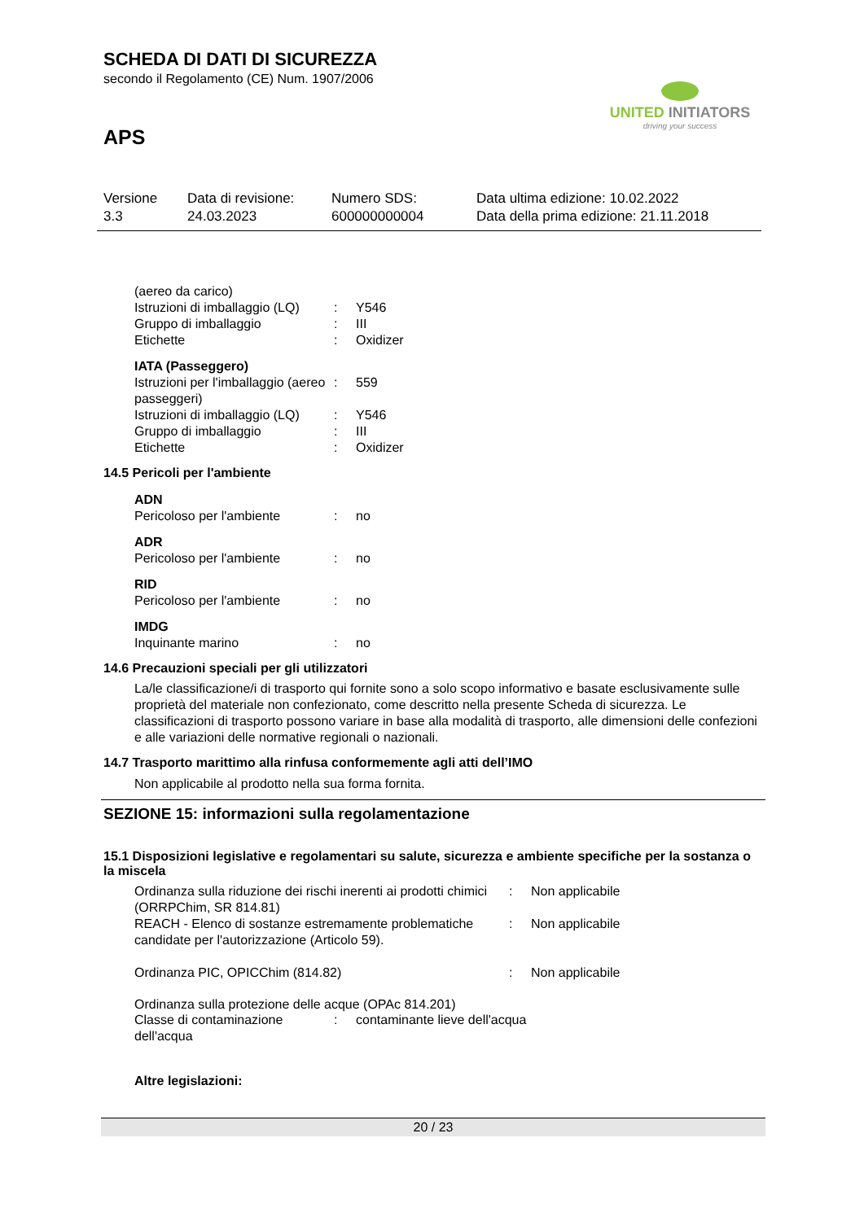SCHEDA DI DATI DI SICUREZZA
secondo il Regolamento (CE) Num. 1907/2006
APS
UNITED INITIATORS
driving your success
| Versione 3.3 | Data di revisione: 24.03.2023 | Numero SDS: 600000000004 | Data ultima edizione: 10.02.2022 Data della prima edizione: 21.11.2018 |
| (aereo da carico) | | |
| Istruzioni di imballaggio (LQ) | : | Y546 |
| Gruppo di imballaggio | : | III |
| Etichette | : | Oxidizer |
| IATA (Passeggero) | | |
| Istruzioni per l'imballaggio (aereo passeggeri) | : | 559 |
| Istruzioni di imballaggio (LQ) | : | Y546 |
| Gruppo di imballaggio | : | III |
| Etichette | : | Oxidizer |
14.5 Pericoli per l'ambiente
| ADN | | |
| Pericoloso per l'ambiente | : | no |
| ADR | | |
| Pericoloso per l'ambiente | : | no |
| RID | | |
| Pericoloso per l'ambiente | : | no |
| IMDG | | |
| Inquinante marino | : | no |
14.6 Precauzioni speciali per gli utilizzatori
La/le classificazione/i di trasporto qui fornite sono a solo scopo informativo e basate esclusivamente sulle proprietà del materiale non confezionato, come descritto nella presente Scheda di sicurezza. Le classificazioni di trasporto possono variare in base alla modalità di trasporto, alle dimensioni delle confezioni e alle variazioni delle normative regionali o nazionali.
14.7 Trasporto marittimo alla rinfusa conformemente agli atti dell’IMO
Non applicabile al prodotto nella sua forma fornita.
SEZIONE 15: informazioni sulla regolamentazione
15.1 Disposizioni legislative e regolamentari su salute, sicurezza e ambiente specifiche per la sostanza o la miscela
| Ordinanza sulla riduzione dei rischi inerenti ai prodotti chimici (ORRPChim, SR 814.81) | : | Non applicabile |
| REACH - Elenco di sostanze estremamente problematiche candidate per l'autorizzazione (Articolo 59). | : | Non applicabile |
| Ordinanza PIC, OPICChim (814.82) | : | Non applicabile |
Ordinanza sulla protezione delle acque (OPAc 814.201)
| Classe di contaminazione dell'acqua | : | contaminante lieve dell'acqua |
Altre legislazioni:
20 / 23